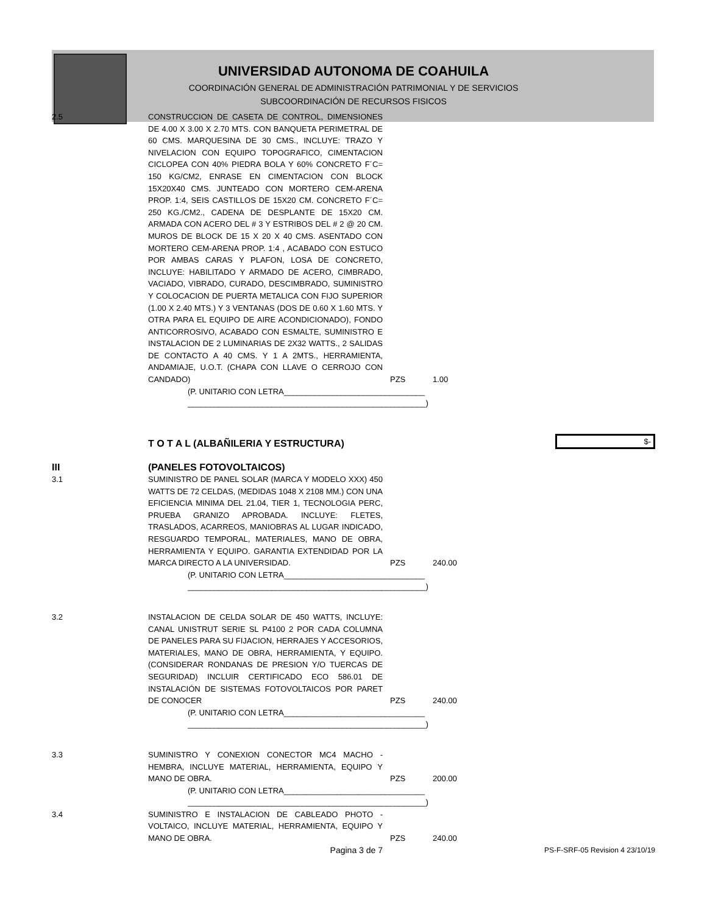UNIVERSIDAD AUTONOMA DE COAHUILA
COORDINACIÓN GENERAL DE ADMINISTRACIÓN PATRIMONIAL Y DE SERVICIOS
SUBCOORDINACIÓN DE RECURSOS FISICOS
| 2.5 | CONSTRUCCION DE CASETA DE CONTROL, DIMENSIONES DE 4.00 X 3.00 X 2.70 MTS. CON BANQUETA PERIMETRAL DE 60 CMS. MARQUESINA DE 30 CMS., INCLUYE: TRAZO Y NIVELACION CON EQUIPO TOPOGRAFICO, CIMENTACION CICLOPEA CON 40% PIEDRA BOLA Y 60% CONCRETO F´C= 150 KG/CM2, ENRASE EN CIMENTACION CON BLOCK 15X20X40 CMS. JUNTEADO CON MORTERO CEM-ARENA PROP. 1:4, SEIS CASTILLOS DE 15X20 CM. CONCRETO F´C= 250 KG./CM2., CADENA DE DESPLANTE DE 15X20 CM. ARMADA CON ACERO DEL # 3 Y ESTRIBOS DEL # 2 @ 20 CM. MUROS DE BLOCK DE 15 X 20 X 40 CMS. ASENTADO CON MORTERO CEM-ARENA PROP. 1:4 , ACABADO CON ESTUCO POR AMBAS CARAS Y PLAFON, LOSA DE CONCRETO, INCLUYE: HABILITADO Y ARMADO DE ACERO, CIMBRADO, VACIADO, VIBRADO, CURADO, DESCIMBRADO, SUMINISTRO Y COLOCACION DE PUERTA METALICA CON FIJO SUPERIOR (1.00 X 2.40 MTS.) Y 3 VENTANAS (DOS DE 0.60 X 1.60 MTS. Y OTRA PARA EL EQUIPO DE AIRE ACONDICIONADO), FONDO ANTICORROSIVO, ACABADO CON ESMALTE, SUMINISTRO E INSTALACION DE 2 LUMINARIAS DE 2X32 WATTS., 2 SALIDAS DE CONTACTO A 40 CMS. Y 1 A 2MTS., HERRAMIENTA, ANDAMIAJE, U.O.T. (CHAPA CON LLAVE O CERROJO CON CANDADO) | PZS | 1.00 | |
| | (P. UNITARIO CON LETRA________________________________ ______________________________________________________) | | | |
| | T O T A L (ALBAÑILERIA Y ESTRUCTURA) | | | $ - |
| III | (PANELES FOTOVOLTAICOS) | | | |
| 3.1 | SUMINISTRO DE PANEL SOLAR (MARCA Y MODELO XXX) 450 WATTS DE 72 CELDAS, (MEDIDAS 1048 X 2108 MM.) CON UNA EFICIENCIA MINIMA DEL 21.04, TIER 1, TECNOLOGIA PERC, PRUEBA GRANIZO APROBADA. INCLUYE: FLETES, TRASLADOS, ACARREOS, MANIOBRAS AL LUGAR INDICADO, RESGUARDO TEMPORAL, MATERIALES, MANO DE OBRA, HERRAMIENTA Y EQUIPO. GARANTIA EXTENDIDAD POR LA MARCA DIRECTO A LA UNIVERSIDAD. | PZS | 240.00 | |
| | (P. UNITARIO CON LETRA________________________________ ______________________________________________________) | | | |
| 3.2 | INSTALACION DE CELDA SOLAR DE 450 WATTS, INCLUYE: CANAL UNISTRUT SERIE SL P4100 2 POR CADA COLUMNA DE PANELES PARA SU FIJACION, HERRAJES Y ACCESORIOS, MATERIALES, MANO DE OBRA, HERRAMIENTA, Y EQUIPO. (CONSIDERAR RONDANAS DE PRESION Y/O TUERCAS DE SEGURIDAD) INCLUIR CERTIFICADO ECO 586.01 DE INSTALACIÓN DE SISTEMAS FOTOVOLTAICOS POR PARET DE CONOCER | PZS | 240.00 | |
| | (P. UNITARIO CON LETRA________________________________ ______________________________________________________) | | | |
| 3.3 | SUMINISTRO Y CONEXION CONECTOR MC4 MACHO - HEMBRA, INCLUYE MATERIAL, HERRAMIENTA, EQUIPO Y MANO DE OBRA. | PZS | 200.00 | |
| | (P. UNITARIO CON LETRA________________________________ ______________________________________________________) | | | |
| 3.4 | SUMINISTRO E INSTALACION DE CABLEADO PHOTO - VOLTAICO, INCLUYE MATERIAL, HERRAMIENTA, EQUIPO Y MANO DE OBRA. | PZS | 240.00 | |
| | Pagina 3 de 7 | | | PS-F-SRF-05 Revision 4 23/10/19 |